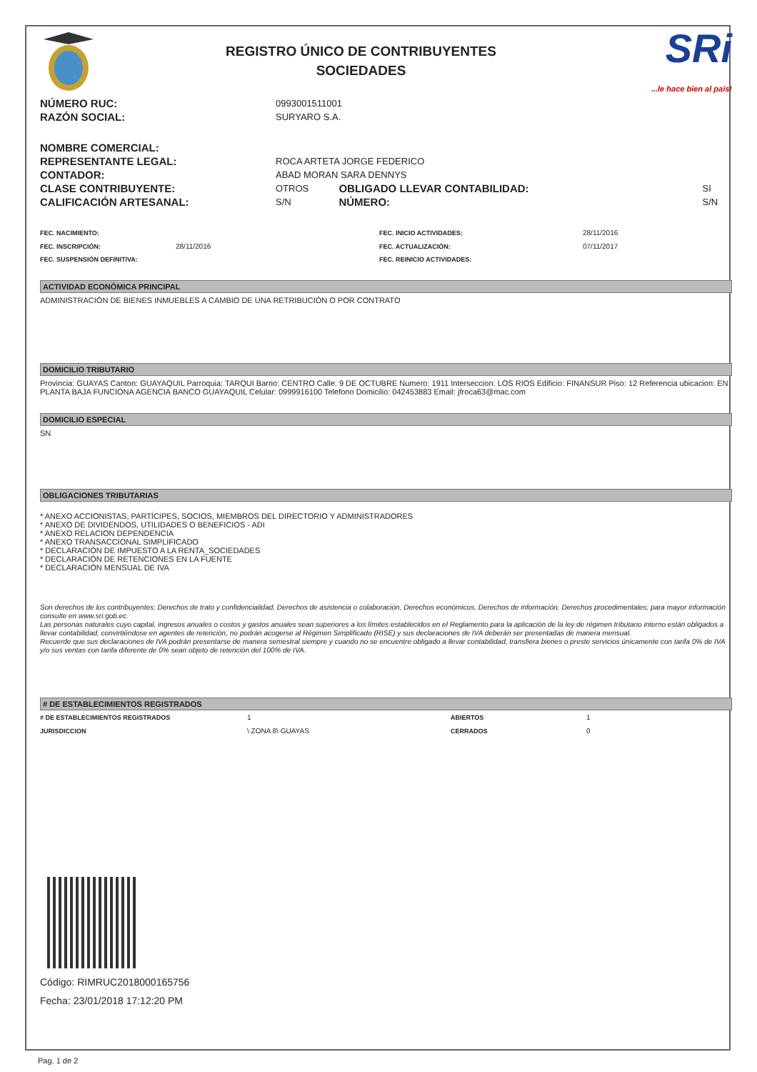REGISTRO ÚNICO DE CONTRIBUYENTES
SOCIEDADES
SRi...le hace bien al país!
| NÚMERO RUC: | 0993001511001 | | |
| RAZÓN SOCIAL: | SURYARO S.A. | | |
| NOMBRE COMERCIAL: | | | |
| REPRESENTANTE LEGAL: | ROCA ARTETA JORGE FEDERICO | | |
| CONTADOR: | ABAD MORAN SARA DENNYS | | |
| CLASE CONTRIBUYENTE: | OTROS | OBLIGADO LLEVAR CONTABILIDAD: | SI |
| CALIFICACIÓN ARTESANAL: | S/N | NÚMERO: | S/N |
| FEC. NACIMIENTO: | | FEC. INICIO ACTIVIDADES: | 28/11/2016 |
| FEC. INSCRIPCIÓN: | 28/11/2016 | FEC. ACTUALIZACIÓN: | 07/11/2017 |
| FEC. SUSPENSIÓN DEFINITIVA: | | FEC. REINICIO ACTIVIDADES: | |
ACTIVIDAD ECONÓMICA PRINCIPAL
ADMINISTRACIÓN DE BIENES INMUEBLES A CAMBIO DE UNA RETRIBUCIÓN O POR CONTRATO
DOMICILIO TRIBUTARIO
Provincia: GUAYAS Canton: GUAYAQUIL Parroquia: TARQUI Barrio: CENTRO Calle: 9 DE OCTUBRE Numero: 1911 Interseccion: LOS RIOS Edificio: FINANSUR Piso: 12 Referencia ubicacion: EN PLANTA BAJA FUNCIONA AGENCIA BANCO GUAYAQUIL Celular: 0999916100 Telefono Domicilio: 042453883 Email: jfroca63@mac.com
DOMICILIO ESPECIAL
SN
OBLIGACIONES TRIBUTARIAS
* ANEXO ACCIONISTAS, PARTÍCIPES, SOCIOS, MIEMBROS DEL DIRECTORIO Y ADMINISTRADORES
* ANEXO DE DIVIDENDOS, UTILIDADES O BENEFICIOS - ADI
* ANEXO RELACION DEPENDENCIA
* ANEXO TRANSACCIONAL SIMPLIFICADO
* DECLARACIÓN DE IMPUESTO A LA RENTA_SOCIEDADES
* DECLARACIÓN DE RETENCIONES EN LA FUENTE
* DECLARACIÓN MENSUAL DE IVA
Son derechos de los contribuyentes: Derechos de trato y confidencialidad, Derechos de asistencia o colaboración, Derechos económicos, Derechos de información, Derechos procedimentales; para mayor información consulte en www.sri.gob.ec.
Las personas naturales cuyo capital, ingresos anuales o costos y gastos anuales sean superiores a los límites establecidos en el Reglamento para la aplicación de la ley de régimen tributario interno están obligados a llevar contabilidad, convirtiéndose en agentes de retención, no podrán acogerse al Régimen Simplificado (RISE) y sus declaraciones de IVA deberán ser presentadas de manera mensual.
Recuerde que sus declaraciones de IVA podrán presentarse de manera semestral siempre y cuando no se encuentre obligado a llevar contabilidad, transfiera bienes o preste servicios únicamente con tarifa 0% de IVA y/o sus ventas con tarifa diferente de 0% sean objeto de retención del 100% de IVA.
# DE ESTABLECIMIENTOS REGISTRADOS
| # DE ESTABLECIMIENTOS REGISTRADOS | 1 | ABIERTOS | 1 |
| JURISDICCION | \ ZONA 8\ GUAYAS | CERRADOS | 0 |
Código: RIMRUC2018000165756
Fecha: 23/01/2018 17:12:20 PM
Pag. 1 de 2